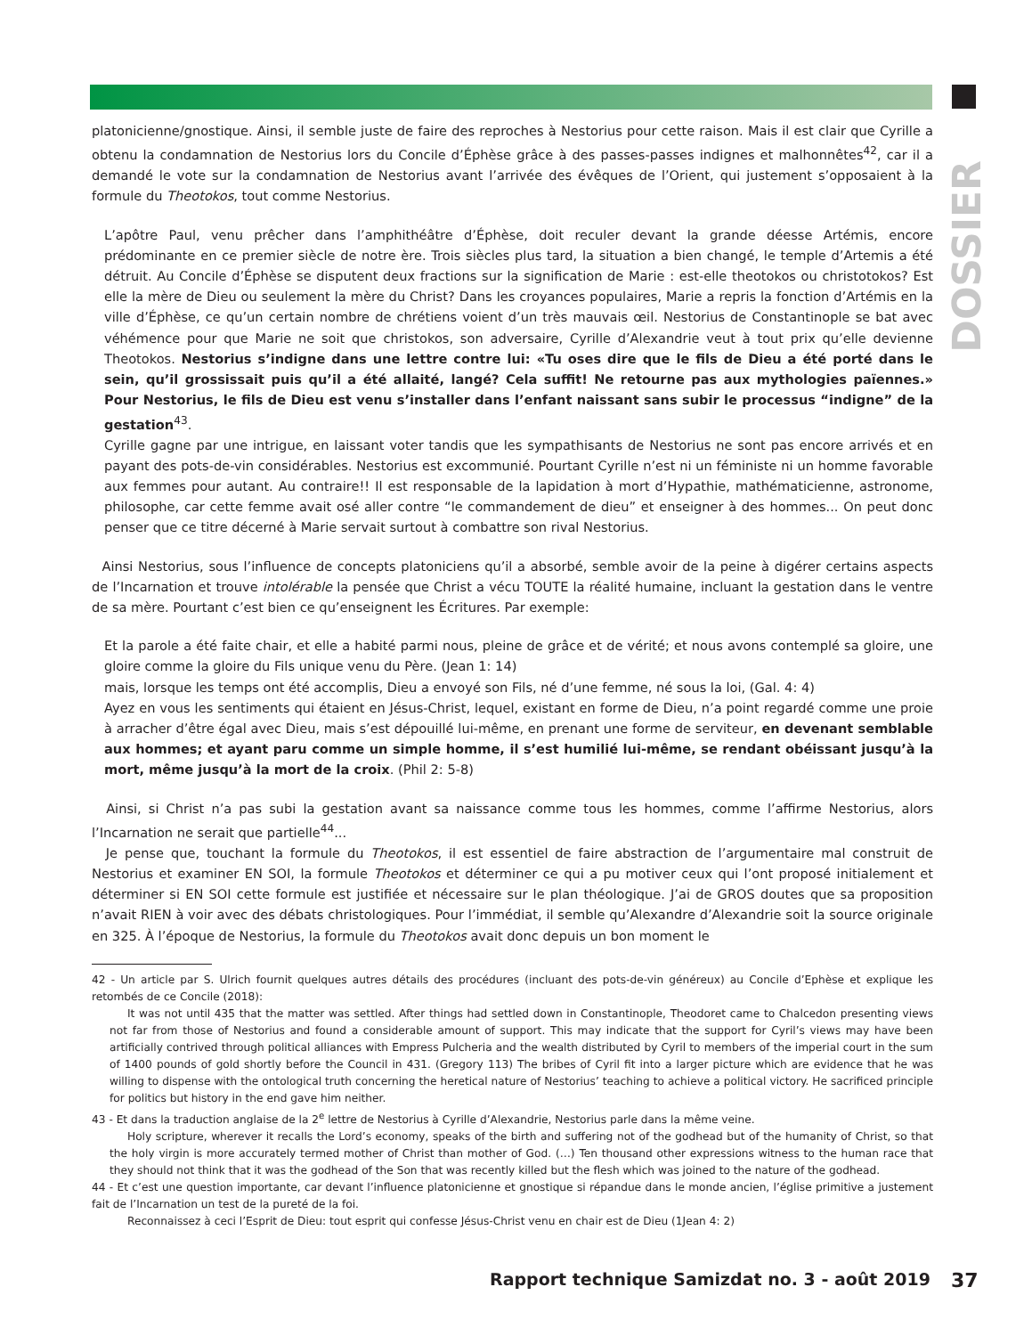DOSSIER
platonicienne/gnostique. Ainsi, il semble juste de faire des reproches à Nestorius pour cette raison. Mais il est clair que Cyrille a obtenu la condamnation de Nestorius lors du Concile d’Éphèse grâce à des passes-passes indignes et malhonnêtes<sup>42</sup>, car il a demandé le vote sur la condamnation de Nestorius avant l’arrivée des évêques de l’Orient, qui justement s’opposaient à la formule du Theotokos, tout comme Nestorius.
L’apôtre Paul, venu prêcher dans l’amphithéâtre d’Éphèse, doit reculer devant la grande déesse Artémis, encore prédominante en ce premier siècle de notre ère. Trois siècles plus tard, la situation a bien changé, le temple d’Artemis a été détruit. Au Concile d’Éphèse se disputent deux fractions sur la signification de Marie : est-elle theotokos ou christotokos? Est elle la mère de Dieu ou seulement la mère du Christ? Dans les croyances populaires, Marie a repris la fonction d’Artémis en la ville d’Éphèse, ce qu’un certain nombre de chrétiens voient d’un très mauvais œil. Nestorius de Constantinople se bat avec véhémence pour que Marie ne soit que christokos, son adversaire, Cyrille d’Alexandrie veut à tout prix qu’elle devienne Theotokos. Nestorius s’indigne dans une lettre contre lui: «Tu oses dire que le fils de Dieu a été porté dans le sein, qu’il grossissait puis qu’il a été allaité, langé? Cela suffit! Ne retourne pas aux mythologies païennes.» Pour Nestorius, le fils de Dieu est venu s’installer dans l’enfant naissant sans subir le processus “indigne” de la gestation<sup>43</sup>.
Cyrille gagne par une intrigue, en laissant voter tandis que les sympathisants de Nestorius ne sont pas encore arrivés et en payant des pots-de-vin considérables. Nestorius est excommunié. Pourtant Cyrille n’est ni un féministe ni un homme favorable aux femmes pour autant. Au contraire!! Il est responsable de la lapidation à mort d’Hypathie, mathématicienne, astronome, philosophe, car cette femme avait osé aller contre “le commandement de dieu” et enseigner à des hommes... On peut donc penser que ce titre décerné à Marie servait surtout à combattre son rival Nestorius.
Ainsi Nestorius, sous l’influence de concepts platoniciens qu’il a absorbé, semble avoir de la peine à digérer certains aspects de l’Incarnation et trouve intolérable la pensée que Christ a vécu TOUTE la réalité humaine, incluant la gestation dans le ventre de sa mère. Pourtant c’est bien ce qu’enseignent les Écritures. Par exemple:
Et la parole a été faite chair, et elle a habité parmi nous, pleine de grâce et de vérité; et nous avons contemplé sa gloire, une gloire comme la gloire du Fils unique venu du Père. (Jean 1: 14)
mais, lorsque les temps ont été accomplis, Dieu a envoyé son Fils, né d’une femme, né sous la loi, (Gal. 4: 4)
Ayez en vous les sentiments qui étaient en Jésus-Christ, lequel, existant en forme de Dieu, n’a point regardé comme une proie à arracher d’être égal avec Dieu, mais s’est dépouillé lui-même, en prenant une forme de serviteur, en devenant semblable aux hommes; et ayant paru comme un simple homme, il s’est humilié lui-même, se rendant obéissant jusqu’à la mort, même jusqu’à la mort de la croix. (Phil 2: 5-8)
Ainsi, si Christ n’a pas subi la gestation avant sa naissance comme tous les hommes, comme l’affirme Nestorius, alors l’Incarnation ne serait que partielle<sup>44</sup>...
Je pense que, touchant la formule du Theotokos, il est essentiel de faire abstraction de l’argumentaire mal construit de Nestorius et examiner EN SOI, la formule Theotokos et déterminer ce qui a pu motiver ceux qui l’ont proposé initialement et déterminer si EN SOI cette formule est justifiée et nécessaire sur le plan théologique. J’ai de GROS doutes que sa proposition n’avait RIEN à voir avec des débats christologiques. Pour l’immédiat, il semble qu’Alexandre d’Alexandrie soit la source originale en 325. À l’époque de Nestorius, la formule du Theotokos avait donc depuis un bon moment le
42 - Un article par S. Ulrich fournit quelques autres détails des procédures (incluant des pots-de-vin généreux) au Concile d’Ephèse et explique les retombés de ce Concile (2018):
It was not until 435 that the matter was settled. After things had settled down in Constantinople, Theodoret came to Chalcedon presenting views not far from those of Nestorius and found a considerable amount of support. This may indicate that the support for Cyril’s views may have been artificially contrived through political alliances with Empress Pulcheria and the wealth distributed by Cyril to members of the imperial court in the sum of 1400 pounds of gold shortly before the Council in 431. (Gregory 113) The bribes of Cyril fit into a larger picture which are evidence that he was willing to dispense with the ontological truth concerning the heretical nature of Nestorius’ teaching to achieve a political victory. He sacrificed principle for politics but history in the end gave him neither.
43 - Et dans la traduction anglaise de la 2<sup>e</sup> lettre de Nestorius à Cyrille d’Alexandrie, Nestorius parle dans la même veine.
Holy scripture, wherever it recalls the Lord’s economy, speaks of the birth and suffering not of the godhead but of the humanity of Christ, so that the holy virgin is more accurately termed mother of Christ than mother of God. (…) Ten thousand other expressions witness to the human race that they should not think that it was the godhead of the Son that was recently killed but the flesh which was joined to the nature of the godhead.
44 - Et c’est une question importante, car devant l’influence platonicienne et gnostique si répandue dans le monde ancien, l’église primitive a justement fait de l’Incarnation un test de la pureté de la foi.
Reconnaissez à ceci l’Esprit de Dieu: tout esprit qui confesse Jésus-Christ venu en chair est de Dieu (1Jean 4: 2)
Rapport technique Samizdat no. 3 - août 2019
37